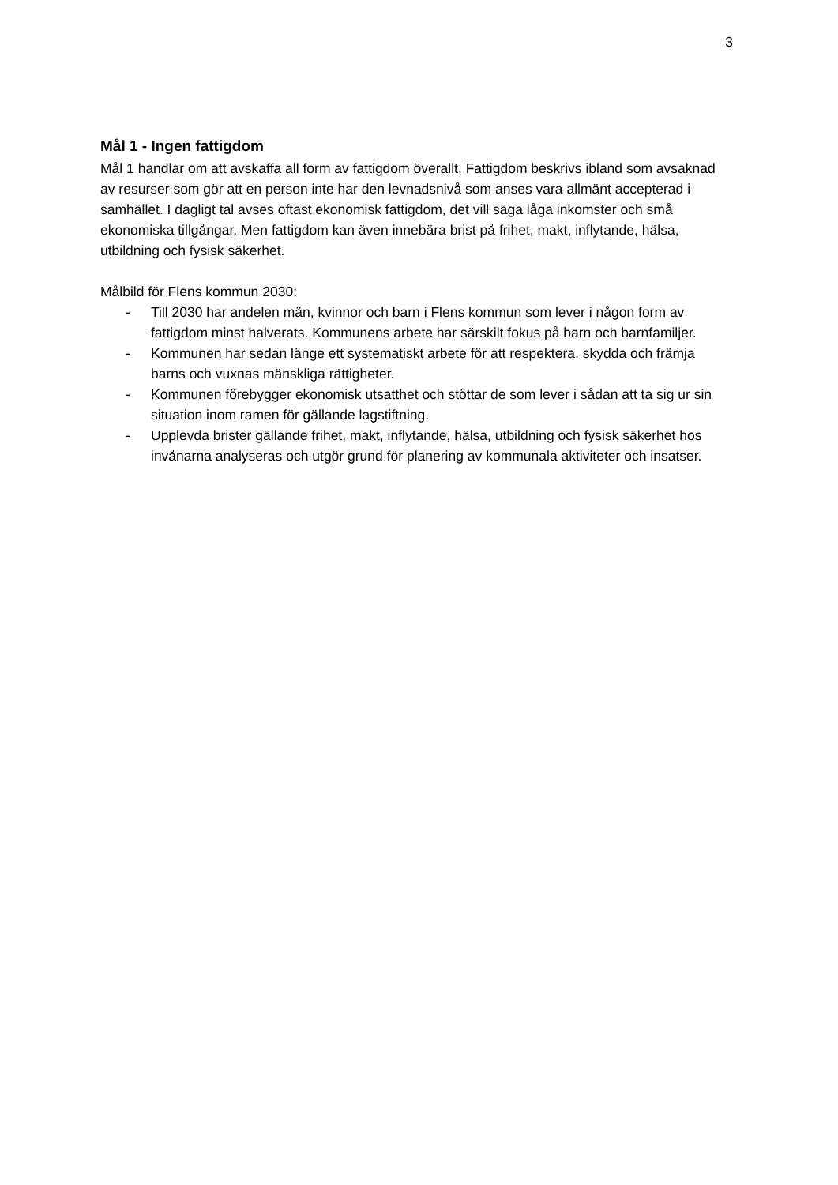3
Mål 1 - Ingen fattigdom
Mål 1 handlar om att avskaffa all form av fattigdom överallt. Fattigdom beskrivs ibland som avsaknad av resurser som gör att en person inte har den levnadsnivå som anses vara allmänt accepterad i samhället. I dagligt tal avses oftast ekonomisk fattigdom, det vill säga låga inkomster och små ekonomiska tillgångar. Men fattigdom kan även innebära brist på frihet, makt, inflytande, hälsa, utbildning och fysisk säkerhet.
Målbild för Flens kommun 2030:
- Till 2030 har andelen män, kvinnor och barn i Flens kommun som lever i någon form av fattigdom minst halverats. Kommunens arbete har särskilt fokus på barn och barnfamiljer.
- Kommunen har sedan länge ett systematiskt arbete för att respektera, skydda och främja barns och vuxnas mänskliga rättigheter.
- Kommunen förebygger ekonomisk utsatthet och stöttar de som lever i sådan att ta sig ur sin situation inom ramen för gällande lagstiftning.
- Upplevda brister gällande frihet, makt, inflytande, hälsa, utbildning och fysisk säkerhet hos invånarna analyseras och utgör grund för planering av kommunala aktiviteter och insatser.